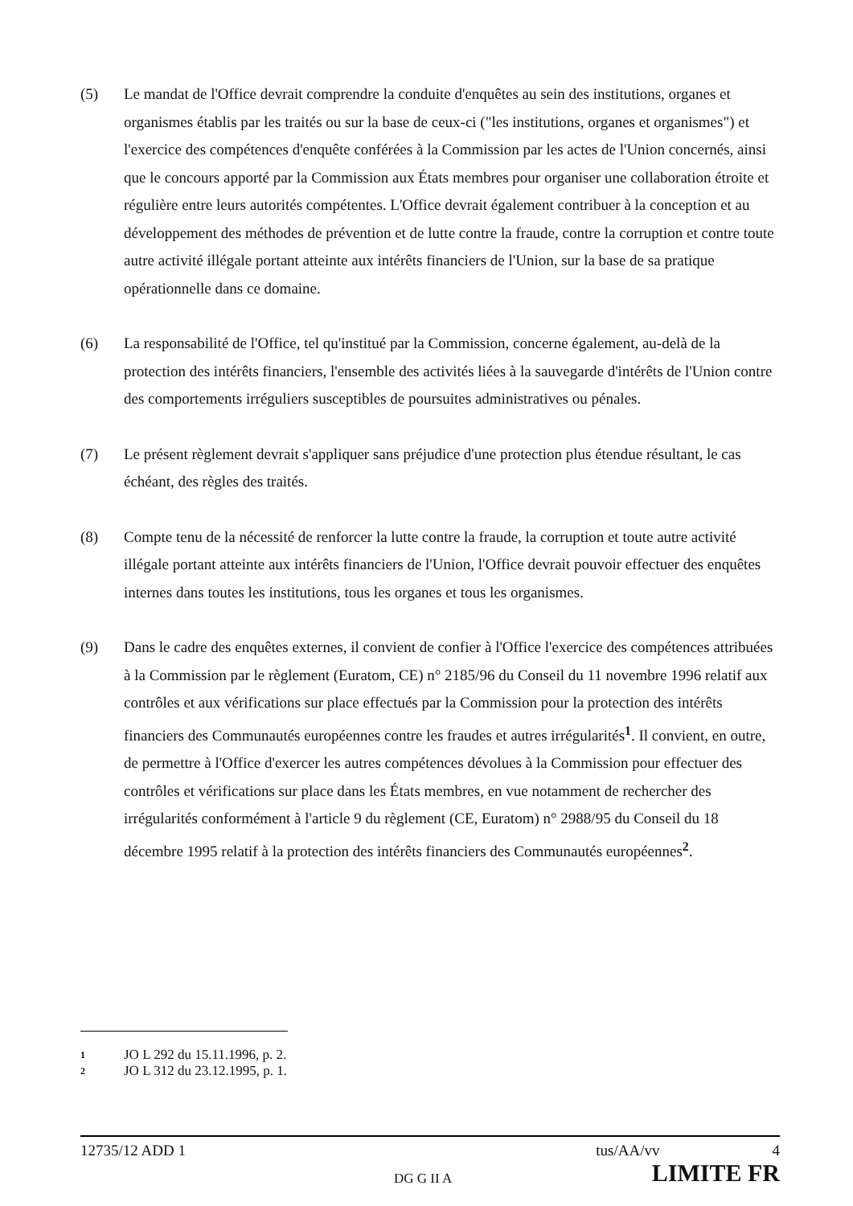(5) Le mandat de l'Office devrait comprendre la conduite d'enquêtes au sein des institutions, organes et organismes établis par les traités ou sur la base de ceux-ci ("les institutions, organes et organismes") et l'exercice des compétences d'enquête conférées à la Commission par les actes de l'Union concernés, ainsi que le concours apporté par la Commission aux États membres pour organiser une collaboration étroite et régulière entre leurs autorités compétentes. L'Office devrait également contribuer à la conception et au développement des méthodes de prévention et de lutte contre la fraude, contre la corruption et contre toute autre activité illégale portant atteinte aux intérêts financiers de l'Union, sur la base de sa pratique opérationnelle dans ce domaine.
(6) La responsabilité de l'Office, tel qu'institué par la Commission, concerne également, au-delà de la protection des intérêts financiers, l'ensemble des activités liées à la sauvegarde d'intérêts de l'Union contre des comportements irréguliers susceptibles de poursuites administratives ou pénales.
(7) Le présent règlement devrait s'appliquer sans préjudice d'une protection plus étendue résultant, le cas échéant, des règles des traités.
(8) Compte tenu de la nécessité de renforcer la lutte contre la fraude, la corruption et toute autre activité illégale portant atteinte aux intérêts financiers de l'Union, l'Office devrait pouvoir effectuer des enquêtes internes dans toutes les institutions, tous les organes et tous les organismes.
(9) Dans le cadre des enquêtes externes, il convient de confier à l'Office l'exercice des compétences attribuées à la Commission par le règlement (Euratom, CE) n° 2185/96 du Conseil du 11 novembre 1996 relatif aux contrôles et aux vérifications sur place effectués par la Commission pour la protection des intérêts financiers des Communautés européennes contre les fraudes et autres irrégularités<sup>1</sup>. Il convient, en outre, de permettre à l'Office d'exercer les autres compétences dévolues à la Commission pour effectuer des contrôles et vérifications sur place dans les États membres, en vue notamment de rechercher des irrégularités conformément à l'article 9 du règlement (CE, Euratom) n° 2988/95 du Conseil du 18 décembre 1995 relatif à la protection des intérêts financiers des Communautés européennes<sup>2</sup>.
1 JO L 292 du 15.11.1996, p. 2.
2 JO L 312 du 23.12.1995, p. 1.
12735/12 ADD 1 tus/AA/vv 4
DG G II A LIMITE FR